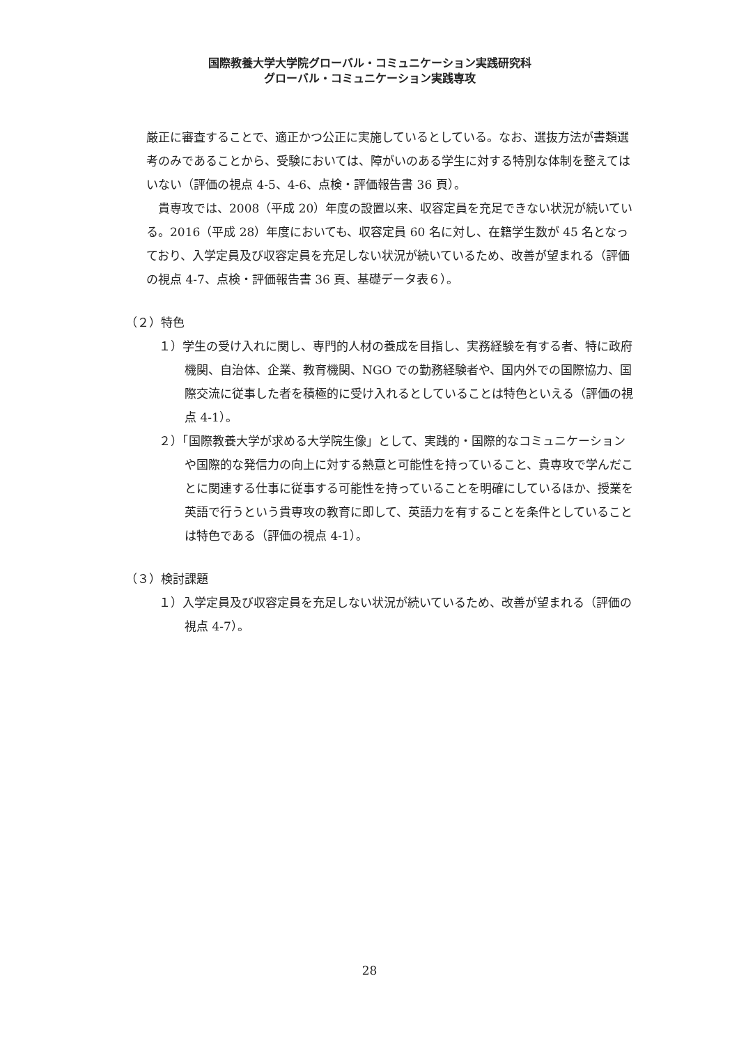国際教養大学大学院グローバル・コミュニケーション実践研究科
グローバル・コミュニケーション実践専攻
厳正に審査することで、適正かつ公正に実施しているとしている。なお、選抜方法が書類選考のみであることから、受験においては、障がいのある学生に対する特別な体制を整えてはいない（評価の視点 4-5、4-6、点検・評価報告書 36 頁）。
貴専攻では、2008（平成 20）年度の設置以来、収容定員を充足できない状況が続いている。2016（平成 28）年度においても、収容定員 60 名に対し、在籍学生数が 45 名となっており、入学定員及び収容定員を充足しない状況が続いているため、改善が望まれる（評価の視点 4-7、点検・評価報告書 36 頁、基礎データ表６）。
（２）特色
１）学生の受け入れに関し、専門的人材の養成を目指し、実務経験を有する者、特に政府機関、自治体、企業、教育機関、NGO での勤務経験者や、国内外での国際協力、国際交流に従事した者を積極的に受け入れるとしていることは特色といえる（評価の視点 4-1）。
２）「国際教養大学が求める大学院生像」として、実践的・国際的なコミュニケーションや国際的な発信力の向上に対する熱意と可能性を持っていること、貴専攻で学んだことに関連する仕事に従事する可能性を持っていることを明確にしているほか、授業を英語で行うという貴専攻の教育に即して、英語力を有することを条件としていることは特色である（評価の視点 4-1）。
（３）検討課題
１）入学定員及び収容定員を充足しない状況が続いているため、改善が望まれる（評価の視点 4-7）。
28